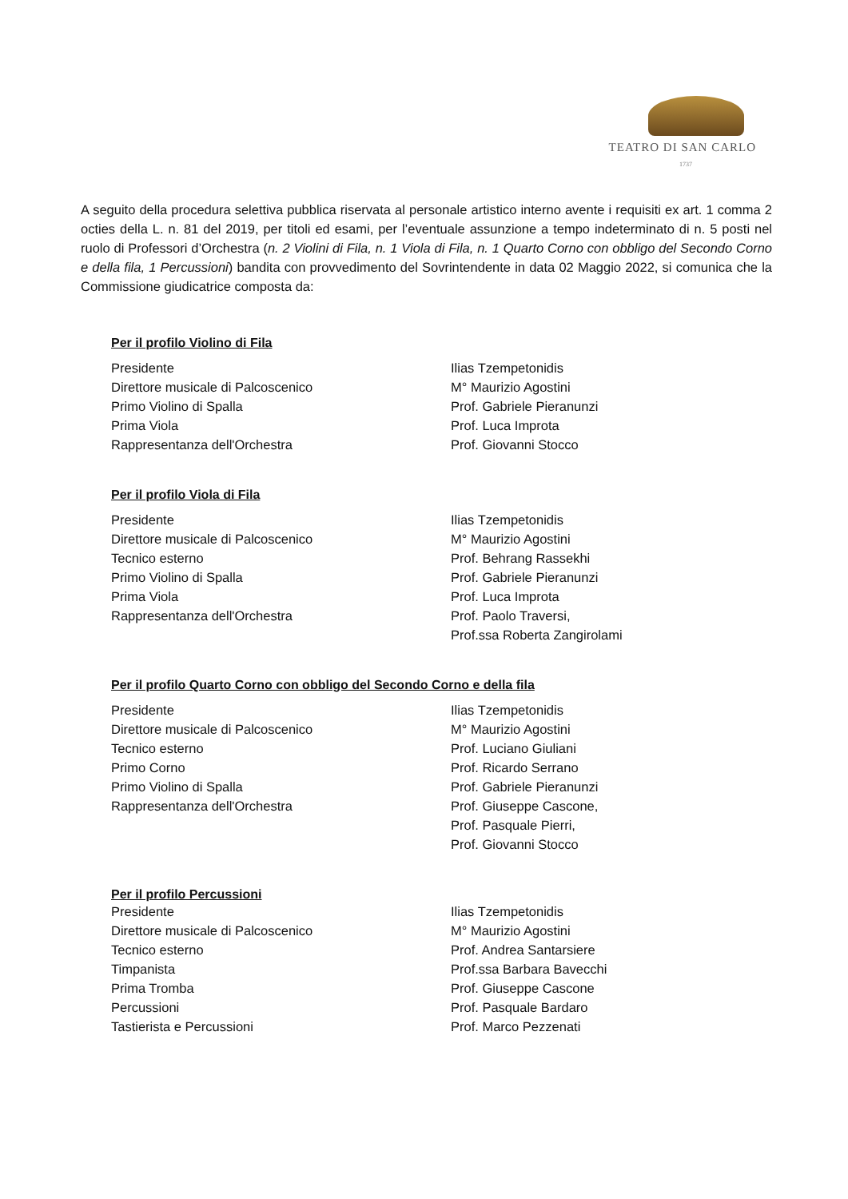TEATRO DI SAN CARLO
1737
A seguito della procedura selettiva pubblica riservata al personale artistico interno avente i requisiti ex art. 1 comma 2 octies della L. n. 81 del 2019, per titoli ed esami, per l’eventuale assunzione a tempo indeterminato di n. 5 posti nel ruolo di Professori d’Orchestra (n. 2 Violini di Fila, n. 1 Viola di Fila, n. 1 Quarto Corno con obbligo del Secondo Corno e della fila, 1 Percussioni) bandita con provvedimento del Sovrintendente in data 02 Maggio 2022, si comunica che la Commissione giudicatrice composta da:
Per il profilo Violino di Fila
| Presidente | Ilias Tzempetonidis |
| Direttore musicale di Palcoscenico | M° Maurizio Agostini |
| Primo Violino di Spalla | Prof. Gabriele Pieranunzi |
| Prima Viola | Prof. Luca Improta |
| Rappresentanza dell'Orchestra | Prof. Giovanni Stocco |
Per il profilo Viola di Fila
| Presidente | Ilias Tzempetonidis |
| Direttore musicale di Palcoscenico | M° Maurizio Agostini |
| Tecnico esterno | Prof. Behrang Rassekhi |
| Primo Violino di Spalla | Prof. Gabriele Pieranunzi |
| Prima Viola | Prof. Luca Improta |
| Rappresentanza dell'Orchestra | Prof. Paolo Traversi, Prof.ssa Roberta Zangirolami |
Per il profilo Quarto Corno con obbligo del Secondo Corno e della fila
| Presidente | Ilias Tzempetonidis |
| Direttore musicale di Palcoscenico | M° Maurizio Agostini |
| Tecnico esterno | Prof. Luciano Giuliani |
| Primo Corno | Prof. Ricardo Serrano |
| Primo Violino di Spalla | Prof. Gabriele Pieranunzi |
| Rappresentanza dell'Orchestra | Prof. Giuseppe Cascone, Prof. Pasquale Pierri, Prof. Giovanni Stocco |
Per il profilo Percussioni
| Presidente | Ilias Tzempetonidis |
| Direttore musicale di Palcoscenico | M° Maurizio Agostini |
| Tecnico esterno | Prof. Andrea Santarsiere |
| Timpanista | Prof.ssa Barbara Bavecchi |
| Prima Tromba | Prof. Giuseppe Cascone |
| Percussioni | Prof. Pasquale Bardaro |
| Tastierista e Percussioni | Prof. Marco Pezzenati |